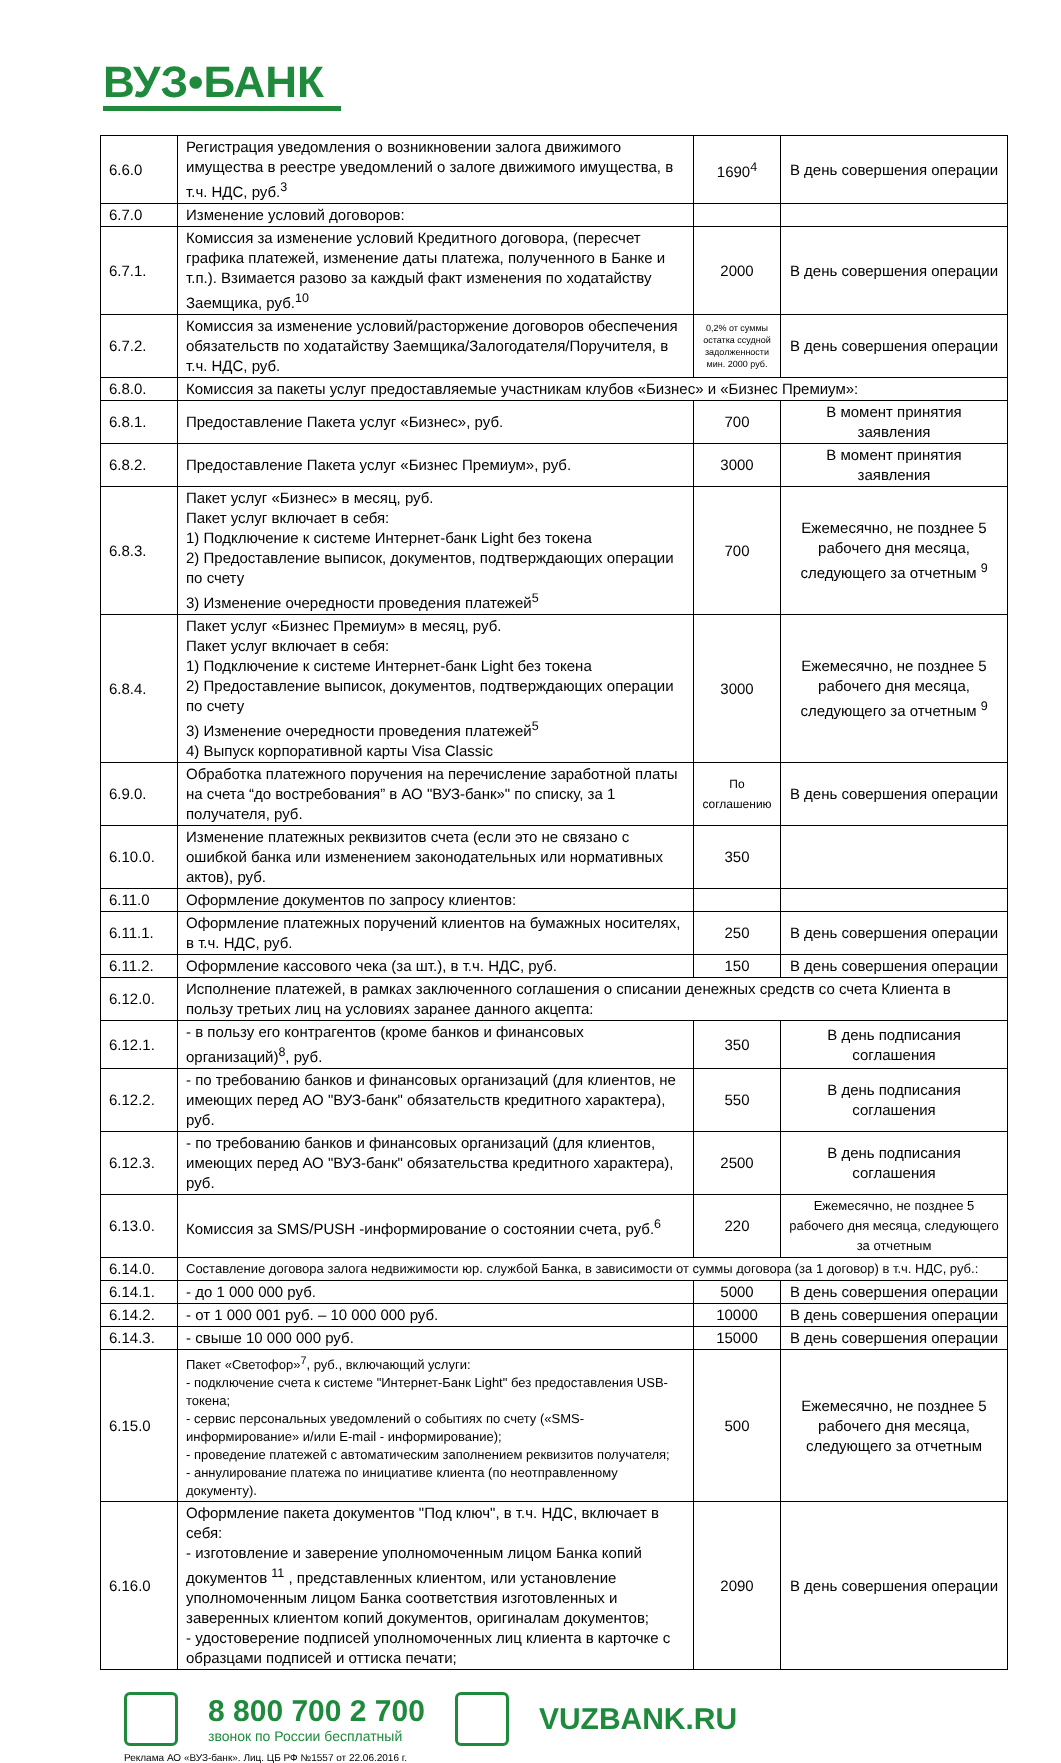ВУЗ•БАНК
| 6.6.0 | Регистрация уведомления о возникновении залога движимого имущества в реестре уведомлений о залоге движимого имущества, в т.ч. НДС, руб.<sup>3</sup> | 1690<sup>4</sup> | В день совершения операции |
| 6.7.0 | Изменение условий договоров: | | |
| 6.7.1. | Комиссия за изменение условий Кредитного договора, (пересчет графика платежей, изменение даты платежа, полученного в Банке и т.п.). Взимается разово за каждый факт изменения по ходатайству Заемщика, руб.<sup>10</sup> | 2000 | В день совершения операции |
| 6.7.2. | Комиссия за изменение условий/расторжение договоров обеспечения обязательств по ходатайству Заемщика/Залогодателя/Поручителя, в т.ч. НДС, руб. | 0,2% от суммы остатка ссудной задолженности мин. 2000 руб. | В день совершения операции |
| 6.8.0. | Комиссия за пакеты услуг предоставляемые участникам клубов «Бизнес» и «Бизнес Премиум»: | | |
| 6.8.1. | Предоставление Пакета услуг «Бизнес», руб. | 700 | В момент принятия заявления |
| 6.8.2. | Предоставление Пакета услуг «Бизнес Премиум», руб. | 3000 | В момент принятия заявления |
| 6.8.3. | Пакет услуг «Бизнес» в месяц, руб. Пакет услуг включает в себя: 1) Подключение к системе Интернет-банк Light без токена 2) Предоставление выписок, документов, подтверждающих операции по счету 3) Изменение очередности проведения платежей<sup>5</sup> | 700 | Ежемесячно, не позднее 5 рабочего дня месяца, следующего за отчетным <sup>9</sup> |
| 6.8.4. | Пакет услуг «Бизнес Премиум» в месяц, руб. Пакет услуг включает в себя: 1) Подключение к системе Интернет-банк Light без токена 2) Предоставление выписок, документов, подтверждающих операции по счету 3) Изменение очередности проведения платежей<sup>5</sup> 4) Выпуск корпоративной карты Visa Classic | 3000 | Ежемесячно, не позднее 5 рабочего дня месяца, следующего за отчетным <sup>9</sup> |
| 6.9.0. | Обработка платежного поручения на перечисление заработной платы на счета “до востребования” в АО "ВУЗ-банк»" по списку, за 1 получателя, руб. | По соглашению | В день совершения операции |
| 6.10.0. | Изменение платежных реквизитов счета (если это не связано с ошибкой банка или изменением законодательных или нормативных актов), руб. | 350 | |
| 6.11.0 | Оформление документов по запросу клиентов: | | |
| 6.11.1. | Оформление платежных поручений клиентов на бумажных носителях, в т.ч. НДС, руб. | 250 | В день совершения операции |
| 6.11.2. | Оформление кассового чека (за шт.), в т.ч. НДС, руб. | 150 | В день совершения операции |
| 6.12.0. | Исполнение платежей, в рамках заключенного соглашения о списании денежных средств со счета Клиента в пользу третьих лиц на условиях заранее данного акцепта: | | |
| 6.12.1. | - в пользу его контрагентов (кроме банков и финансовых организаций)<sup>8</sup>, руб. | 350 | В день подписания соглашения |
| 6.12.2. | - по требованию банков и финансовых организаций (для клиентов, не имеющих перед АО "ВУЗ-банк" обязательств кредитного характера), руб. | 550 | В день подписания соглашения |
| 6.12.3. | - по требованию банков и финансовых организаций (для клиентов, имеющих перед АО "ВУЗ-банк" обязательства кредитного характера), руб. | 2500 | В день подписания соглашения |
| 6.13.0. | Комиссия за SMS/PUSH -информирование о состоянии счета, руб.<sup>6</sup> | 220 | Ежемесячно, не позднее 5 рабочего дня месяца, следующего за отчетным |
| 6.14.0. | Составление договора залога недвижимости юр. службой Банка, в зависимости от суммы договора (за 1 договор) в т.ч. НДС, руб.: | | |
| 6.14.1. | - до 1 000 000 руб. | 5000 | В день совершения операции |
| 6.14.2. | - от 1 000 001 руб. – 10 000 000 руб. | 10000 | В день совершения операции |
| 6.14.3. | - свыше 10 000 000 руб. | 15000 | В день совершения операции |
| 6.15.0 | Пакет «Светофор»<sup>7</sup>, руб., включающий услуги: - подключение счета к системе "Интернет-Банк Light" без предоставления USB-токена; - сервис персональных уведомлений о событиях по счету («SMS-информирование» и/или E-mail - информирование); - проведение платежей с автоматическим заполнением реквизитов получателя; - аннулирование платежа по инициативе клиента (по неотправленному документу). | 500 | Ежемесячно, не позднее 5 рабочего дня месяца, следующего за отчетным |
| 6.16.0 | Оформление пакета документов "Под ключ", в т.ч. НДС, включает в себя: - изготовление и заверение уполномоченным лицом Банка копий документов <sup>11</sup> , представленных клиентом, или установление уполномоченным лицом Банка соответствия изготовленных и заверенных клиентом копий документов, оригиналам документов; - удостоверение подписей уполномоченных лиц клиента в карточке с образцами подписей и оттиска печати; | 2090 | В день совершения операции |
8 800 700 2 700
звонок по России бесплатный
VUZBANK.RU
Реклама АО «ВУЗ-банк». Лиц. ЦБ РФ №1557 от 22.06.2016 г.